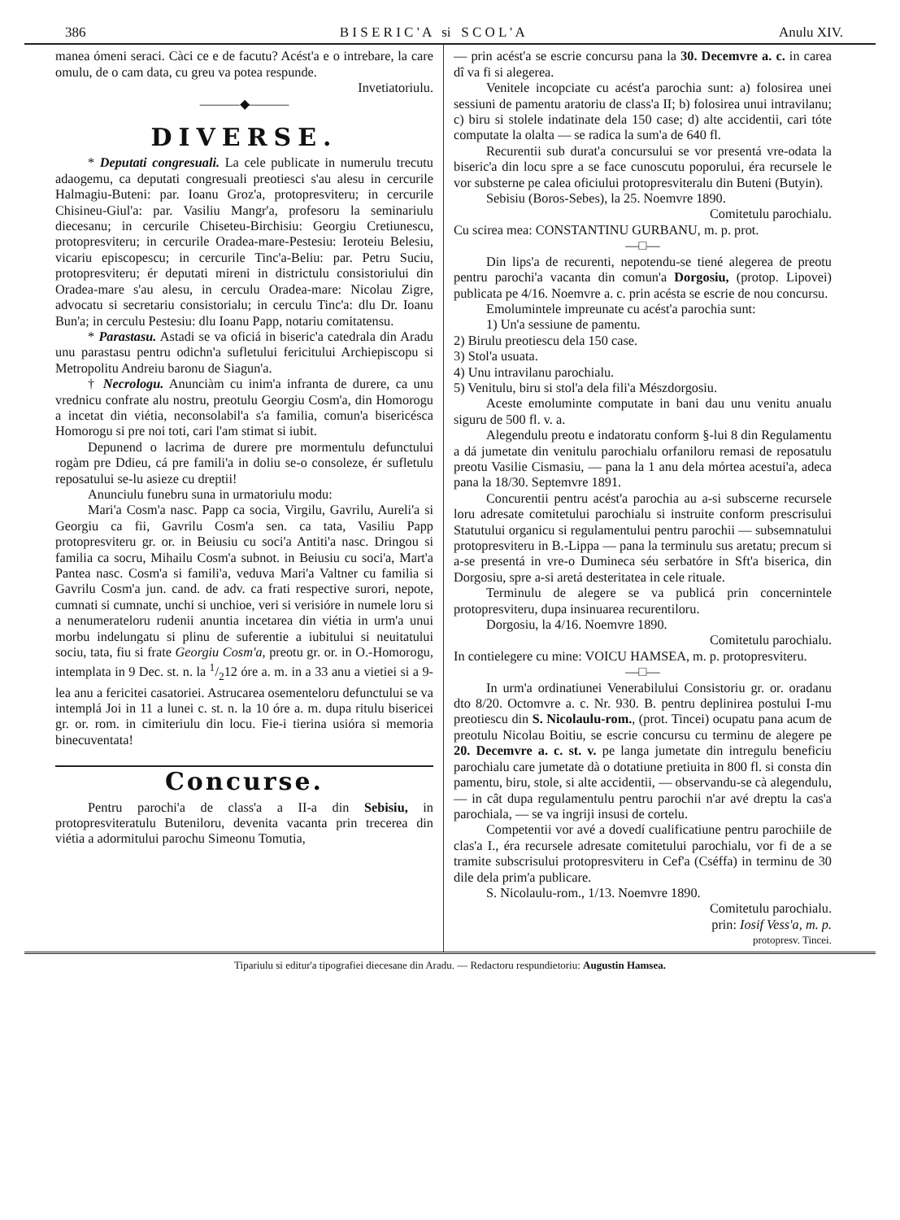386 B I S E R I C ' A si S C O L ' A Anulu XIV.
manea ómeni seraci. Càci ce e de facutu? Acést'a e o intrebare, la care omulu, de o cam data, cu greu va potea respunde.
Invetiatoriulu.
———◆———
DIVERSE.
* Deputati congresuali. La cele publicate in numerulu trecutu adaogemu, ca deputati congresuali preotiesci s'au alesu in cercurile Halmagiu-Buteni: par. Ioanu Groz'a, protopresviteru; in cercurile Chisineu-Giul'a: par. Vasiliu Mangr'a, profesoru la seminariulu diecesanu; in cercurile Chiseteu-Birchisiu: Georgiu Cretiunescu, protopresviteru; in cercurile Oradea-mare-Pestesiu: Ieroteiu Belesiu, vicariu episcopescu; in cercurile Tinc'a-Beliu: par. Petru Suciu, protopresviteru; ér deputati mireni in districtulu consistoriului din Oradea-mare s'au alesu, in cerculu Oradea-mare: Nicolau Zigre, advocatu si secretariu consistorialu; in cerculu Tinc'a: dlu Dr. Ioanu Bun'a; in cerculu Pestesiu: dlu Ioanu Papp, notariu comitatensu.
* Parastasu. Astadi se va oficiá in biseric'a catedrala din Aradu unu parastasu pentru odichn'a sufletului fericitului Archiepiscopu si Metropolitu Andreiu baronu de Siagun'a.
† Necrologu. Anunciàm cu inim'a infranta de durere, ca unu vrednicu confrate alu nostru, preotulu Georgiu Cosm'a, din Homorogu a incetat din viétia, neconsolabil'a s'a familia, comun'a bisericésca Homorogu si pre noi toti, cari l'am stimat si iubit.
Depunend o lacrima de durere pre mormentulu defunctului rogàm pre Ddieu, cá pre famili'a in doliu se-o consoleze, ér sufletulu reposatului se-lu asieze cu dreptii!
Anunciulu funebru suna in urmatoriulu modu:
Mari'a Cosm'a nasc. Papp ca socia, Virgilu, Gavrilu, Aureli'a si Georgiu ca fii, Gavrilu Cosm'a sen. ca tata, Vasiliu Papp protopresviteru gr. or. in Beiusiu cu soci'a Antiti'a nasc. Dringou si familia ca socru, Mihailu Cosm'a subnot. in Beiusiu cu soci'a, Mart'a Pantea nasc. Cosm'a si famili'a, veduva Mari'a Valtner cu familia si Gavrilu Cosm'a jun. cand. de adv. ca frati respective surori, nepote, cumnati si cumnate, unchi si unchioe, veri si verisióre in numele loru si a nenumerateloru rudenii anuntia incetarea din viétia in urm'a unui morbu indelungatu si plinu de suferentie a iubitului si neuitatului sociu, tata, fiu si frate Georgiu Cosm'a, preotu gr. or. in O.-Homorogu, intemplata in 9 Dec. st. n. la 1/212 óre a. m. in a 33 anu a vietiei si a 9-lea anu a fericitei casatoriei. Astrucarea osementeloru defunctului se va intemplá Joi in 11 a lunei c. st. n. la 10 óre a. m. dupa ritulu bisericei gr. or. rom. in cimiteriulu din locu. Fie-i tierina usióra si memoria binecuventata!
Concurse.
Pentru parochi'a de class'a a II-a din Sebisiu, in protopresviteratulu Buteniloru, devenita vacanta prin trecerea din viétia a adormitului parochu Simeonu Tomutia,
— prin acést'a se escrie concursu pana la 30. Decemvre a. c. in carea dî va fi si alegerea.
Venitele incopciate cu acést'a parochia sunt: a) folosirea unei sessiuni de pamentu aratoriu de class'a II; b) folosirea unui intravilanu; c) biru si stolele indatinate dela 150 case; d) alte accidentii, cari tóte computate la olalta — se radica la sum'a de 640 fl.
Recurentii sub durat'a concursului se vor presentá vre-odata la biseric'a din locu spre a se face cunoscutu poporului, éra recursele le vor substerne pe calea oficiului protopresviteralu din Buteni (Butyin).
Sebisiu (Boros-Sebes), la 25. Noemvre 1890.
Comitetulu parochialu.
Cu scirea mea: CONSTANTINU GURBANU, m. p. prot.
—□—
Din lips'a de recurenti, nepotendu-se tiené alegerea de preotu pentru parochi'a vacanta din comun'a Dorgosiu, (protop. Lipovei) publicata pe 4/16. Noemvre a. c. prin acésta se escrie de nou concursu.
Emolumintele impreunate cu acést'a parochia sunt:
1) Un'a sessiune de pamentu.
2) Birulu preotiescu dela 150 case.
3) Stol'a usuata.
4) Unu intravilanu parochialu.
5) Venitulu, biru si stol'a dela fili'a Mészdorgosiu.
Aceste emoluminte computate in bani dau unu venitu anualu siguru de 500 fl. v. a.
Alegendulu preotu e indatoratu conform §-lui 8 din Regulamentu a dá jumetate din venitulu parochialu orfaniloru remasi de reposatulu preotu Vasilie Cismasiu, — pana la 1 anu dela mórtea acestui'a, adeca pana la 18/30. Septemvre 1891.
Concurentii pentru acést'a parochia au a-si subscerne recursele loru adresate comitetului parochialu si instruite conform prescrisului Statutului organicu si regulamentului pentru parochii — subsemnatului protopresviteru in B.-Lippa — pana la terminulu sus aretatu; precum si a-se presentá in vre-o Dumineca séu serbatóre in Sft'a biserica, din Dorgosiu, spre a-si aretá desteritatea in cele rituale.
Terminulu de alegere se va publicá prin concernintele protopresviteru, dupa insinuarea recurentiloru.
Dorgosiu, la 4/16. Noemvre 1890.
Comitetulu parochialu.
In contielegere cu mine: VOICU HAMSEA, m. p. protopresviteru.
—□—
In urm'a ordinatiunei Venerabilului Consistoriu gr. or. oradanu dto 8/20. Octomvre a. c. Nr. 930. B. pentru deplinirea postului I-mu preotiescu din S. Nicolaulu-rom., (prot. Tincei) ocupatu pana acum de preotulu Nicolau Boitiu, se escrie concursu cu terminu de alegere pe 20. Decemvre a. c. st. v. pe langa jumetate din intregulu beneficiu parochialu care jumetate dà o dotatiune pretiuita in 800 fl. si consta din pamentu, biru, stole, si alte accidentii, — observandu-se cà alegendulu, — in cât dupa regulamentulu pentru parochii n'ar avé dreptu la cas'a parochiala, — se va ingriji insusi de cortelu.
Competentii vor avé a dovedí cualificatiune pentru parochiile de clas'a I., éra recursele adresate comitetului parochialu, vor fi de a se tramite subscrisului protopresviteru in Cef'a (Cséffa) in terminu de 30 dile dela prim'a publicare.
S. Nicolaulu-rom., 1/13. Noemvre 1890.
Comitetulu parochialu.
prin: Iosif Vess'a, m. p.
protopresv. Tincei.
Tipariulu si editur'a tipografiei diecesane din Aradu. — Redactoru respundietoriu: Augustin Hamsea.